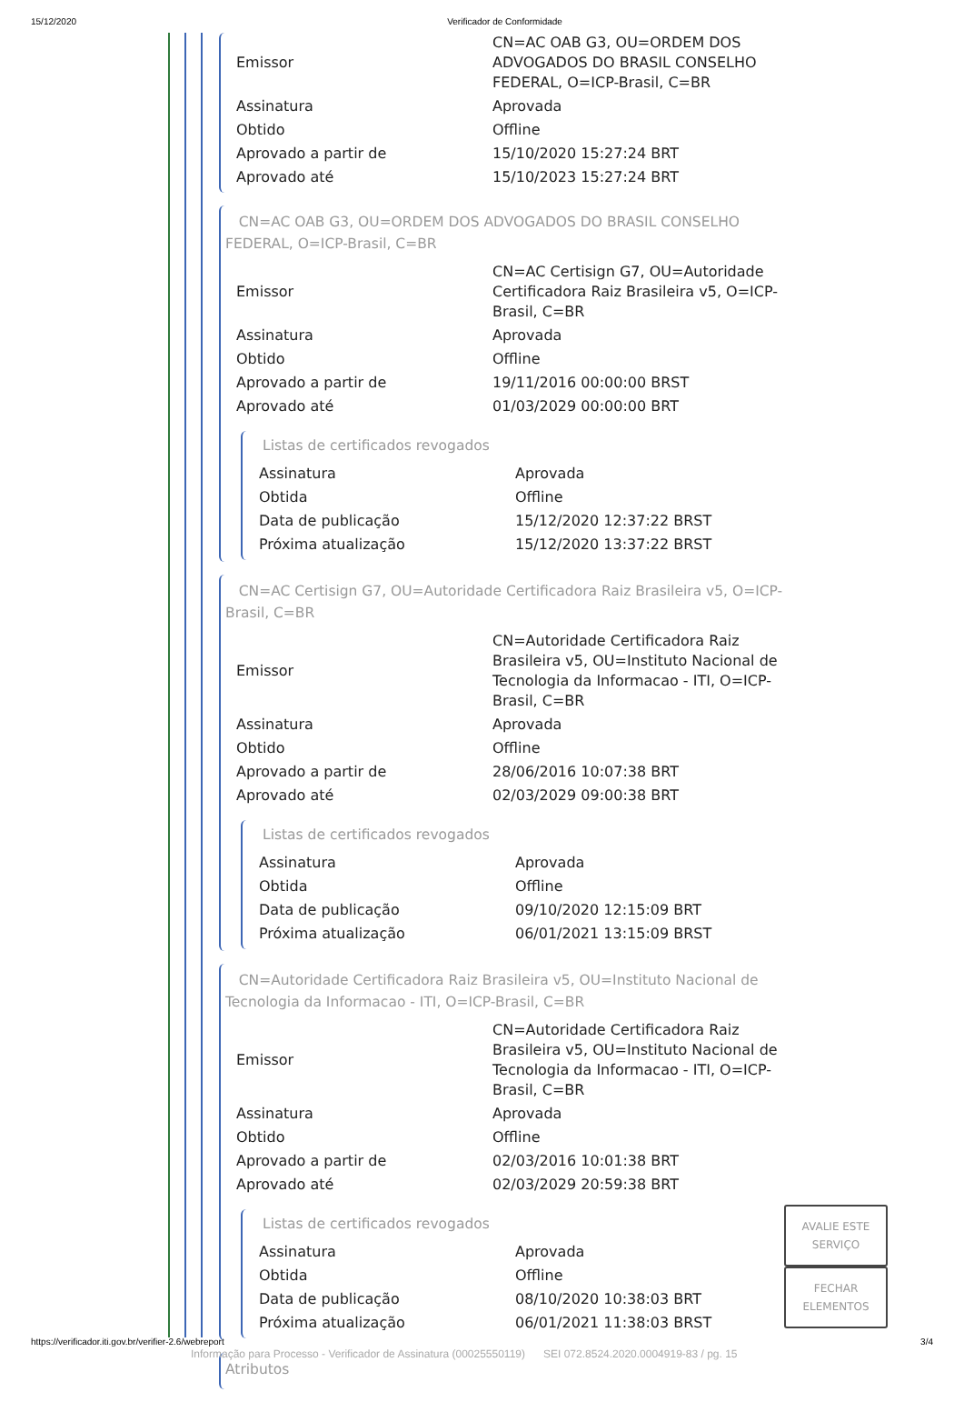15/12/2020 Verificador de Conformidade
| Emissor | CN=AC OAB G3, OU=ORDEM DOS ADVOGADOS DO BRASIL CONSELHO FEDERAL, O=ICP-Brasil, C=BR |
| Assinatura | Aprovada |
| Obtido | Offline |
| Aprovado a partir de | 15/10/2020 15:27:24 BRT |
| Aprovado até | 15/10/2023 15:27:24 BRT |
CN=AC OAB G3, OU=ORDEM DOS ADVOGADOS DO BRASIL CONSELHO FEDERAL, O=ICP-Brasil, C=BR
| Emissor | CN=AC Certisign G7, OU=Autoridade Certificadora Raiz Brasileira v5, O=ICP-Brasil, C=BR |
| Assinatura | Aprovada |
| Obtido | Offline |
| Aprovado a partir de | 19/11/2016 00:00:00 BRST |
| Aprovado até | 01/03/2029 00:00:00 BRT |
Listas de certificados revogados
| Assinatura | Aprovada |
| Obtida | Offline |
| Data de publicação | 15/12/2020 12:37:22 BRST |
| Próxima atualização | 15/12/2020 13:37:22 BRST |
CN=AC Certisign G7, OU=Autoridade Certificadora Raiz Brasileira v5, O=ICP-Brasil, C=BR
| Emissor | CN=Autoridade Certificadora Raiz Brasileira v5, OU=Instituto Nacional de Tecnologia da Informacao - ITI, O=ICP-Brasil, C=BR |
| Assinatura | Aprovada |
| Obtido | Offline |
| Aprovado a partir de | 28/06/2016 10:07:38 BRT |
| Aprovado até | 02/03/2029 09:00:38 BRT |
Listas de certificados revogados
| Assinatura | Aprovada |
| Obtida | Offline |
| Data de publicação | 09/10/2020 12:15:09 BRT |
| Próxima atualização | 06/01/2021 13:15:09 BRST |
CN=Autoridade Certificadora Raiz Brasileira v5, OU=Instituto Nacional de Tecnologia da Informacao - ITI, O=ICP-Brasil, C=BR
| Emissor | CN=Autoridade Certificadora Raiz Brasileira v5, OU=Instituto Nacional de Tecnologia da Informacao - ITI, O=ICP-Brasil, C=BR |
| Assinatura | Aprovada |
| Obtido | Offline |
| Aprovado a partir de | 02/03/2016 10:01:38 BRT |
| Aprovado até | 02/03/2029 20:59:38 BRT |
Listas de certificados revogados
| Assinatura | Aprovada |
| Obtida | Offline |
| Data de publicação | 08/10/2020 10:38:03 BRT |
| Próxima atualização | 06/01/2021 11:38:03 BRST |
Atributos
AVALIE ESTE
SERVIÇO
FECHAR
ELEMENTOS
https://verificador.iti.gov.br/verifier-2.6/webreport 3/4
Informação para Processo - Verificador de Assinatura (00025550119) SEI 072.8524.2020.0004919-83 / pg. 15